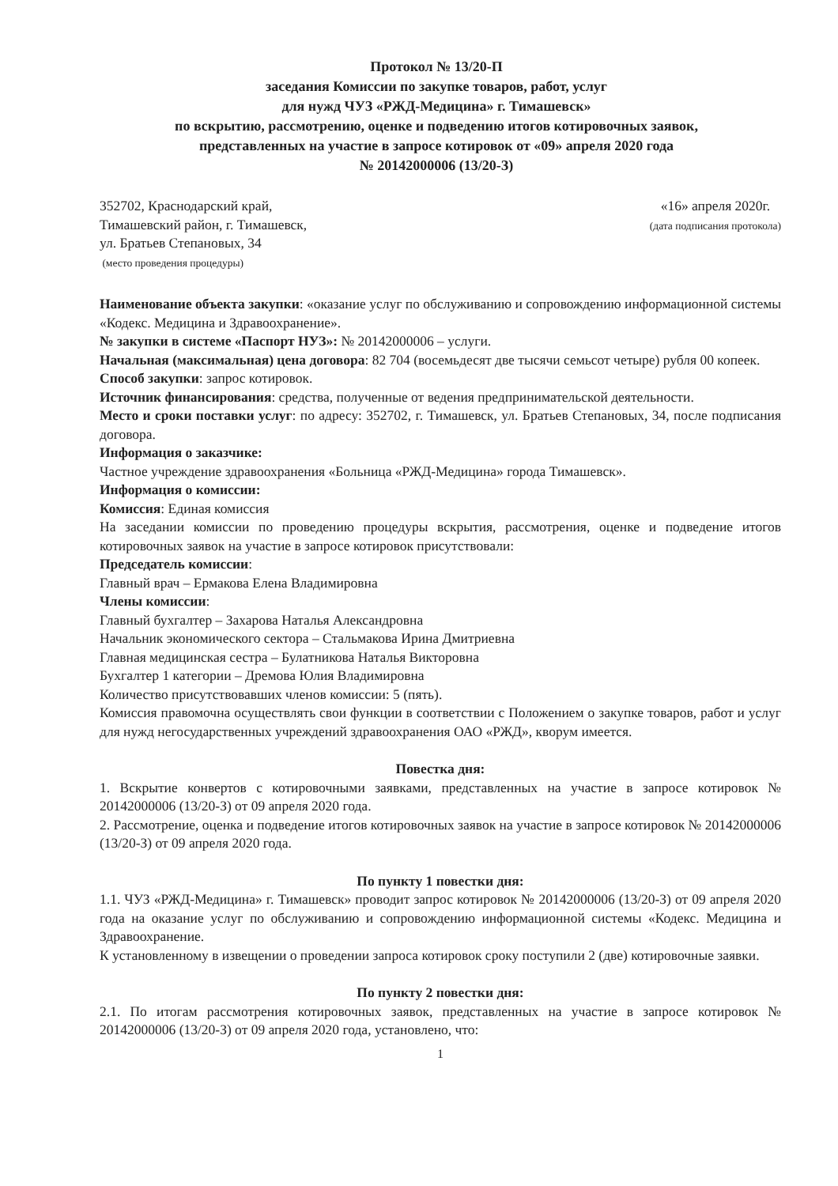Протокол № 13/20-П
заседания Комиссии по закупке товаров, работ, услуг
для нужд ЧУЗ «РЖД-Медицина» г. Тимашевск»
по вскрытию, рассмотрению, оценке и подведению итогов котировочных заявок,
представленных на участие в запросе котировок от «09» апреля 2020 года
№ 20142000006 (13/20-З)
352702, Краснодарский край,
Тимашевский район, г. Тимашевск,
ул. Братьев Степановых, 34
(место проведения процедуры)
«16» апреля 2020г.
(дата подписания протокола)
Наименование объекта закупки: «оказание услуг по обслуживанию и сопровождению информационной системы «Кодекс. Медицина и Здравоохранение».
№ закупки в системе «Паспорт НУЗ»: № 20142000006 – услуги.
Начальная (максимальная) цена договора: 82 704 (восемьдесят две тысячи семьсот четыре) рубля 00 копеек.
Способ закупки: запрос котировок.
Источник финансирования: средства, полученные от ведения предпринимательской деятельности.
Место и сроки поставки услуг: по адресу: 352702, г. Тимашевск, ул. Братьев Степановых, 34, после подписания договора.
Информация о заказчике:
Частное учреждение здравоохранения «Больница «РЖД-Медицина» города Тимашевск».
Информация о комиссии:
Комиссия: Единая комиссия
На заседании комиссии по проведению процедуры вскрытия, рассмотрения, оценке и подведение итогов котировочных заявок на участие в запросе котировок присутствовали:
Председатель комиссии:
Главный врач – Ермакова Елена Владимировна
Члены комиссии:
Главный бухгалтер – Захарова Наталья Александровна
Начальник экономического сектора – Стальмакова Ирина Дмитриевна
Главная медицинская сестра – Булатникова Наталья Викторовна
Бухгалтер 1 категории – Дремова Юлия Владимировна
Количество присутствовавших членов комиссии: 5 (пять).
Комиссия правомочна осуществлять свои функции в соответствии с Положением о закупке товаров, работ и услуг для нужд негосударственных учреждений здравоохранения ОАО «РЖД», кворум имеется.
Повестка дня:
1. Вскрытие конвертов с котировочными заявками, представленных на участие в запросе котировок № 20142000006 (13/20-З) от 09 апреля 2020 года.
2. Рассмотрение, оценка и подведение итогов котировочных заявок на участие в запросе котировок № 20142000006 (13/20-З) от 09 апреля 2020 года.
По пункту 1 повестки дня:
1.1. ЧУЗ «РЖД-Медицина» г. Тимашевск» проводит запрос котировок № 20142000006 (13/20-З) от 09 апреля 2020 года на оказание услуг по обслуживанию и сопровождению информационной системы «Кодекс. Медицина и Здравоохранение.
К установленному в извещении о проведении запроса котировок сроку поступили 2 (две) котировочные заявки.
По пункту 2 повестки дня:
2.1. По итогам рассмотрения котировочных заявок, представленных на участие в запросе котировок № 20142000006 (13/20-З) от 09 апреля 2020 года, установлено, что:
1